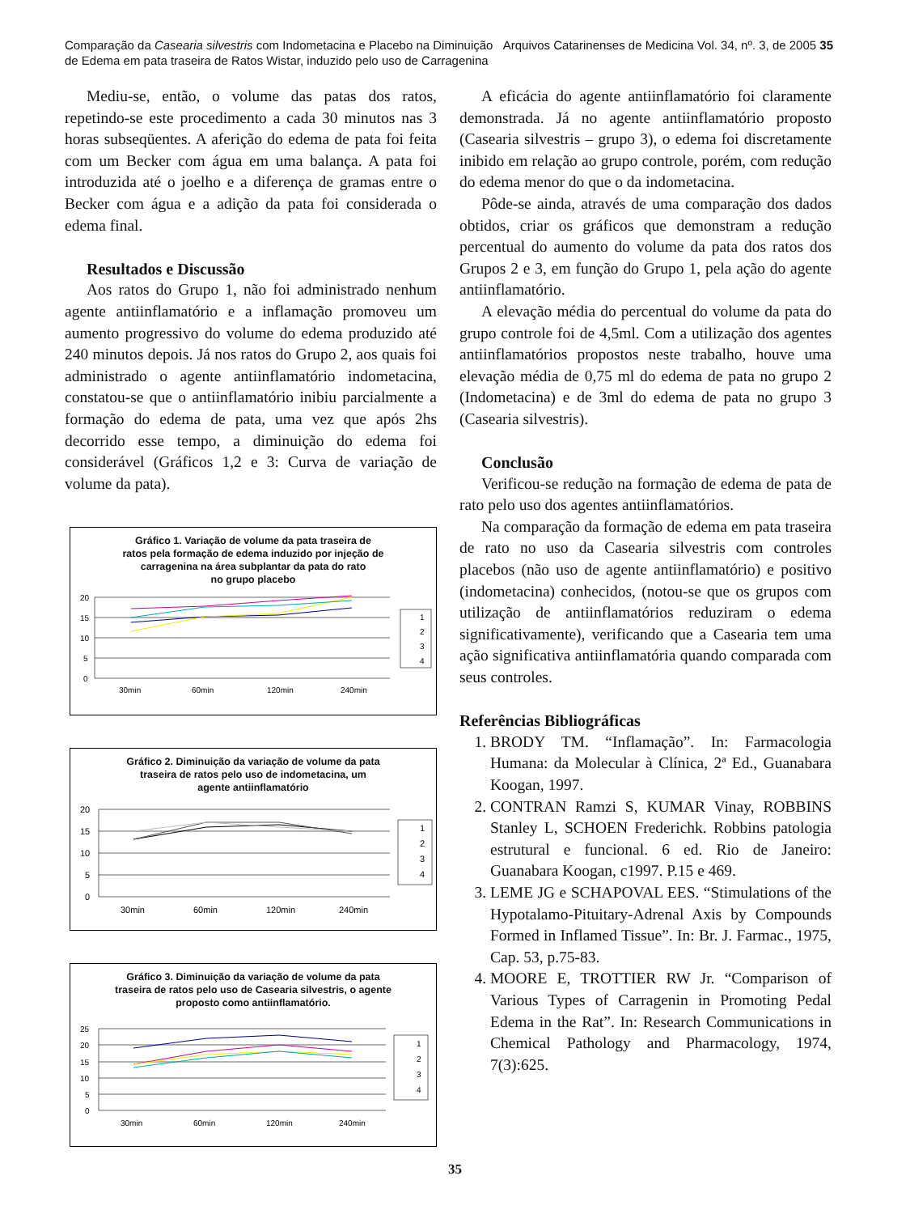Comparação da Casearia silvestris com Indometacina e Placebo na Diminuição
de Edema em pata traseira de Ratos Wistar, induzido pelo uso de Carragenina
Arquivos Catarinenses de Medicina Vol. 34, nº. 3, de 2005 35
Mediu-se, então, o volume das patas dos ratos, repetindo-se este procedimento a cada 30 minutos nas 3 horas subseqüentes. A aferição do edema de pata foi feita com um Becker com água em uma balança. A pata foi introduzida até o joelho e a diferença de gramas entre o Becker com água e a adição da pata foi considerada o edema final.
Resultados e Discussão
Aos ratos do Grupo 1, não foi administrado nenhum agente antiinflamatório e a inflamação promoveu um aumento progressivo do volume do edema produzido até 240 minutos depois. Já nos ratos do Grupo 2, aos quais foi administrado o agente antiinflamatório indometacina, constatou-se que o antiinflamatório inibiu parcialmente a formação do edema de pata, uma vez que após 2hs decorrido esse tempo, a diminuição do edema foi considerável (Gráficos 1,2 e 3: Curva de variação de volume da pata).
Gráfico 1. Variação de volume da pata traseira de
ratos pela formação de edema induzido por injeção de
carragenina na área subplantar da pata do rato
no grupo placebo
20
15
10
5
0
30min
60min
120min
240min
1
2
3
4
Gráfico 2. Diminuição da variação de volume da pata
traseira de ratos pelo uso de indometacina, um
agente antiinflamatório
20
15
10
5
0
30min
60min
120min
240min
1
2
3
4
Gráfico 3. Diminuição da variação de volume da pata
traseira de ratos pelo uso de Casearia silvestris, o agente
proposto como antiinflamatório.
25
20
15
10
5
0
30min
60min
120min
240min
1
2
3
4
A eficácia do agente antiinflamatório foi claramente demonstrada. Já no agente antiinflamatório proposto (Casearia silvestris – grupo 3), o edema foi discretamente inibido em relação ao grupo controle, porém, com redução do edema menor do que o da indometacina.
Pôde-se ainda, através de uma comparação dos dados obtidos, criar os gráficos que demonstram a redução percentual do aumento do volume da pata dos ratos dos Grupos 2 e 3, em função do Grupo 1, pela ação do agente antiinflamatório.
A elevação média do percentual do volume da pata do grupo controle foi de 4,5ml. Com a utilização dos agentes antiinflamatórios propostos neste trabalho, houve uma elevação média de 0,75 ml do edema de pata no grupo 2 (Indometacina) e de 3ml do edema de pata no grupo 3 (Casearia silvestris).
Conclusão
Verificou-se redução na formação de edema de pata de rato pelo uso dos agentes antiinflamatórios.
Na comparação da formação de edema em pata traseira de rato no uso da Casearia silvestris com controles placebos (não uso de agente antiinflamatório) e positivo (indometacina) conhecidos, (notou-se que os grupos com utilização de antiinflamatórios reduziram o edema significativamente), verificando que a Casearia tem uma ação significativa antiinflamatória quando comparada com seus controles.
Referências Bibliográficas
1. BRODY TM. “Inflamação”. In: Farmacologia Humana: da Molecular à Clínica, 2ª Ed., Guanabara Koogan, 1997.
2. CONTRAN Ramzi S, KUMAR Vinay, ROBBINS Stanley L, SCHOEN Frederichk. Robbins patologia estrutural e funcional. 6 ed. Rio de Janeiro: Guanabara Koogan, c1997. P.15 e 469.
3. LEME JG e SCHAPOVAL EES. “Stimulations of the Hypotalamo-Pituitary-Adrenal Axis by Compounds Formed in Inflamed Tissue”. In: Br. J. Farmac., 1975, Cap. 53, p.75-83.
4. MOORE E, TROTTIER RW Jr. “Comparison of Various Types of Carragenin in Promoting Pedal Edema in the Rat”. In: Research Communications in Chemical Pathology and Pharmacology, 1974, 7(3):625.
35